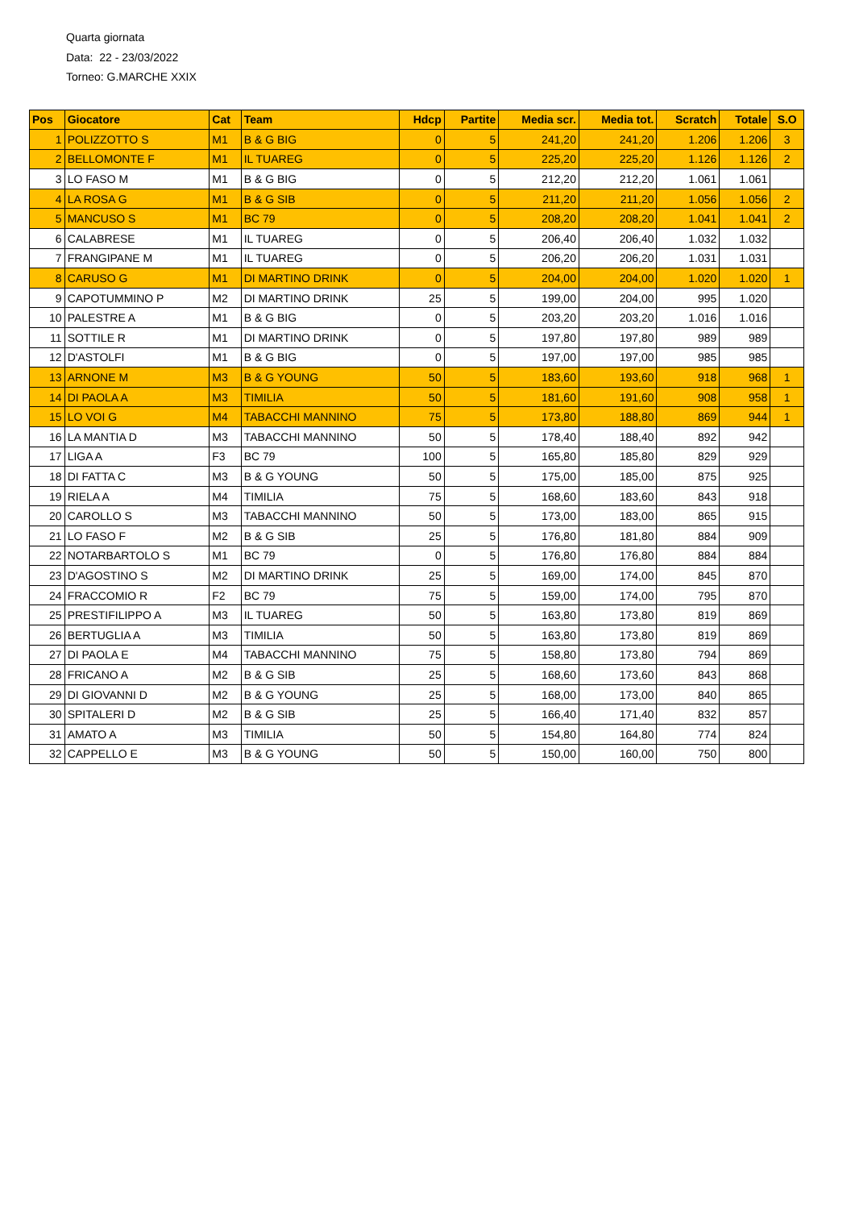Quarta giornata
Data: 22 - 23/03/2022
Torneo: G.MARCHE XXIX
| Pos | Giocatore | Cat | Team | Hdcp | Partite | Media scr. | Media tot. | Scratch | Totale | S.O |
| --- | --- | --- | --- | --- | --- | --- | --- | --- | --- | --- |
| 1 | POLIZZOTTO S | M1 | B & G BIG | 0 | 5 | 241,20 | 241,20 | 1.206 | 1.206 | 3 |
| 2 | BELLOMONTE F | M1 | IL TUAREG | 0 | 5 | 225,20 | 225,20 | 1.126 | 1.126 | 2 |
| 3 | LO FASO M | M1 | B & G BIG | 0 | 5 | 212,20 | 212,20 | 1.061 | 1.061 | |
| 4 | LA ROSA G | M1 | B & G SIB | 0 | 5 | 211,20 | 211,20 | 1.056 | 1.056 | 2 |
| 5 | MANCUSO S | M1 | BC 79 | 0 | 5 | 208,20 | 208,20 | 1.041 | 1.041 | 2 |
| 6 | CALABRESE | M1 | IL TUAREG | 0 | 5 | 206,40 | 206,40 | 1.032 | 1.032 | |
| 7 | FRANGIPANE M | M1 | IL TUAREG | 0 | 5 | 206,20 | 206,20 | 1.031 | 1.031 | |
| 8 | CARUSO G | M1 | DI MARTINO DRINK | 0 | 5 | 204,00 | 204,00 | 1.020 | 1.020 | 1 |
| 9 | CAPOTUMMINO P | M2 | DI MARTINO DRINK | 25 | 5 | 199,00 | 204,00 | 995 | 1.020 | |
| 10 | PALESTRE A | M1 | B & G BIG | 0 | 5 | 203,20 | 203,20 | 1.016 | 1.016 | |
| 11 | SOTTILE R | M1 | DI MARTINO DRINK | 0 | 5 | 197,80 | 197,80 | 989 | 989 | |
| 12 | D'ASTOLFI | M1 | B & G BIG | 0 | 5 | 197,00 | 197,00 | 985 | 985 | |
| 13 | ARNONE M | M3 | B & G YOUNG | 50 | 5 | 183,60 | 193,60 | 918 | 968 | 1 |
| 14 | DI PAOLA A | M3 | TIMILIA | 50 | 5 | 181,60 | 191,60 | 908 | 958 | 1 |
| 15 | LO VOI G | M4 | TABACCHI MANNINO | 75 | 5 | 173,80 | 188,80 | 869 | 944 | 1 |
| 16 | LA MANTIA D | M3 | TABACCHI MANNINO | 50 | 5 | 178,40 | 188,40 | 892 | 942 | |
| 17 | LIGA A | F3 | BC 79 | 100 | 5 | 165,80 | 185,80 | 829 | 929 | |
| 18 | DI FATTA C | M3 | B & G YOUNG | 50 | 5 | 175,00 | 185,00 | 875 | 925 | |
| 19 | RIELA A | M4 | TIMILIA | 75 | 5 | 168,60 | 183,60 | 843 | 918 | |
| 20 | CAROLLO S | M3 | TABACCHI MANNINO | 50 | 5 | 173,00 | 183,00 | 865 | 915 | |
| 21 | LO FASO F | M2 | B & G SIB | 25 | 5 | 176,80 | 181,80 | 884 | 909 | |
| 22 | NOTARBARTOLO S | M1 | BC 79 | 0 | 5 | 176,80 | 176,80 | 884 | 884 | |
| 23 | D'AGOSTINO S | M2 | DI MARTINO DRINK | 25 | 5 | 169,00 | 174,00 | 845 | 870 | |
| 24 | FRACCOMIO R | F2 | BC 79 | 75 | 5 | 159,00 | 174,00 | 795 | 870 | |
| 25 | PRESTIFILIPPO A | M3 | IL TUAREG | 50 | 5 | 163,80 | 173,80 | 819 | 869 | |
| 26 | BERTUGLIA A | M3 | TIMILIA | 50 | 5 | 163,80 | 173,80 | 819 | 869 | |
| 27 | DI PAOLA E | M4 | TABACCHI MANNINO | 75 | 5 | 158,80 | 173,80 | 794 | 869 | |
| 28 | FRICANO A | M2 | B & G SIB | 25 | 5 | 168,60 | 173,60 | 843 | 868 | |
| 29 | DI GIOVANNI D | M2 | B & G YOUNG | 25 | 5 | 168,00 | 173,00 | 840 | 865 | |
| 30 | SPITALERI D | M2 | B & G SIB | 25 | 5 | 166,40 | 171,40 | 832 | 857 | |
| 31 | AMATO A | M3 | TIMILIA | 50 | 5 | 154,80 | 164,80 | 774 | 824 | |
| 32 | CAPPELLO E | M3 | B & G YOUNG | 50 | 5 | 150,00 | 160,00 | 750 | 800 | |